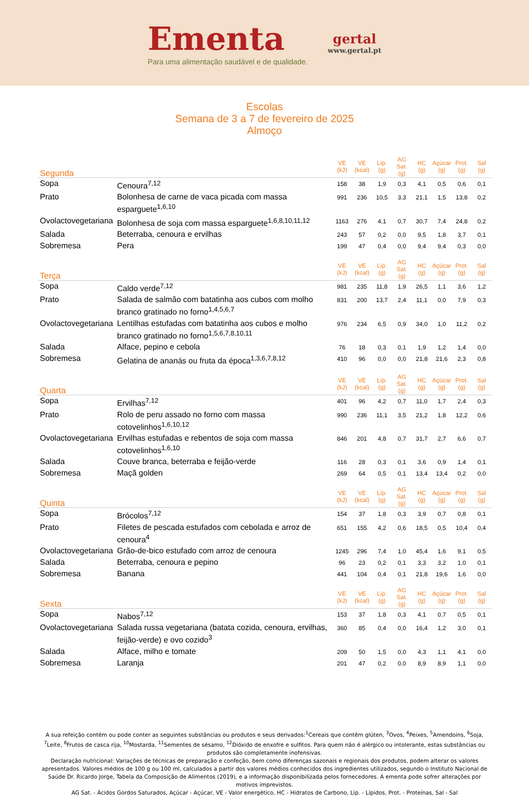Ementa
Para uma alimentação saudável e de qualidade.
gertal
www.gertal.pt
Escolas
Semana de 3 a 7 de fevereiro de 2025
Almoço
| Segunda | | VE (kJ) | VE (kcal) | Líp. (g) | AG Sat. (g) | HC (g) | Açúcar (g) | Prot. (g) | Sal (g) |
| --- | --- | --- | --- | --- | --- | --- | --- | --- | --- |
| Sopa | Cenoura<sup>7,12</sup> | 158 | 38 | 1,9 | 0,3 | 4,1 | 0,5 | 0,6 | 0,1 |
| Prato | Bolonhesa de carne de vaca picada com massa esparguete<sup>1,6,10</sup> | 991 | 236 | 10,5 | 3,3 | 21,1 | 1,5 | 13,8 | 0,2 |
| Ovolactovegetariana | Bolonhesa de soja com massa esparguete<sup>1,6,8,10,11,12</sup> | 1163 | 276 | 4,1 | 0,7 | 30,7 | 7,4 | 24,8 | 0,2 |
| Salada | Beterraba, cenoura e ervilhas | 243 | 57 | 0,2 | 0,0 | 9,5 | 1,8 | 3,7 | 0,1 |
| Sobremesa | Pera | 199 | 47 | 0,4 | 0,0 | 9,4 | 9,4 | 0,3 | 0,0 |
| Terça | | VE (kJ) | VE (kcal) | Líp. (g) | AG Sat. (g) | HC (g) | Açúcar (g) | Prot. (g) | Sal (g) |
| Sopa | Caldo verde<sup>7,12</sup> | 981 | 235 | 11,8 | 1,9 | 26,5 | 1,1 | 3,6 | 1,2 |
| Prato | Salada de salmão com batatinha aos cubos com molho branco gratinado no forno<sup>1,4,5,6,7</sup> | 831 | 200 | 13,7 | 2,4 | 11,1 | 0,0 | 7,9 | 0,3 |
| Ovolactovegetariana | Lentilhas estufadas com batatinha aos cubos e molho branco gratinado no forno<sup>1,5,6,7,8,10,11</sup> | 976 | 234 | 6,5 | 0,9 | 34,0 | 1,0 | 11,2 | 0,2 |
| Salada | Alface, pepino e cebola | 76 | 18 | 0,3 | 0,1 | 1,9 | 1,2 | 1,4 | 0,0 |
| Sobremesa | Gelatina de ananás ou fruta da época<sup>1,3,6,7,8,12</sup> | 410 | 96 | 0,0 | 0,0 | 21,8 | 21,6 | 2,3 | 0,8 |
| Quarta | | VE (kJ) | VE (kcal) | Líp. (g) | AG Sat. (g) | HC (g) | Açúcar (g) | Prot. (g) | Sal (g) |
| Sopa | Ervilhas<sup>7,12</sup> | 401 | 96 | 4,2 | 0,7 | 11,0 | 1,7 | 2,4 | 0,3 |
| Prato | Rolo de peru assado no forno com massa cotovelinhos<sup>1,6,10,12</sup> | 990 | 236 | 11,1 | 3,5 | 21,2 | 1,8 | 12,2 | 0,6 |
| Ovolactovegetariana | Ervilhas estufadas e rebentos de soja com massa cotovelinhos<sup>1,6,10</sup> | 846 | 201 | 4,8 | 0,7 | 31,7 | 2,7 | 6,6 | 0,7 |
| Salada | Couve branca, beterraba e feijão-verde | 116 | 28 | 0,3 | 0,1 | 3,6 | 0,9 | 1,4 | 0,1 |
| Sobremesa | Maçã golden | 269 | 64 | 0,5 | 0,1 | 13,4 | 13,4 | 0,2 | 0,0 |
| Quinta | | VE (kJ) | VE (kcal) | Líp. (g) | AG Sat. (g) | HC (g) | Açúcar (g) | Prot. (g) | Sal (g) |
| Sopa | Brócolos<sup>7,12</sup> | 154 | 37 | 1,8 | 0,3 | 3,9 | 0,7 | 0,8 | 0,1 |
| Prato | Filetes de pescada estufados com cebolada e arroz de cenoura<sup>4</sup> | 651 | 155 | 4,2 | 0,6 | 18,5 | 0,5 | 10,4 | 0,4 |
| Ovolactovegetariana | Grão-de-bico estufado com arroz de cenoura | 1245 | 296 | 7,4 | 1,0 | 45,4 | 1,6 | 9,1 | 0,5 |
| Salada | Beterraba, cenoura e pepino | 96 | 23 | 0,2 | 0,1 | 3,3 | 3,2 | 1,0 | 0,1 |
| Sobremesa | Banana | 441 | 104 | 0,4 | 0,1 | 21,8 | 19,6 | 1,6 | 0,0 |
| Sexta | | VE (kJ) | VE (kcal) | Líp. (g) | AG Sat. (g) | HC (g) | Açúcar (g) | Prot. (g) | Sal (g) |
| Sopa | Nabos<sup>7,12</sup> | 153 | 37 | 1,8 | 0,3 | 4,1 | 0,7 | 0,5 | 0,1 |
| Ovolactovegetariana | Salada russa vegetariana (batata cozida, cenoura, ervilhas, feijão-verde) e ovo cozido<sup>3</sup> | 360 | 85 | 0,4 | 0,0 | 16,4 | 1,2 | 3,0 | 0,1 |
| Salada | Alface, milho e tomate | 209 | 50 | 1,5 | 0,0 | 4,3 | 1,1 | 4,1 | 0,0 |
| Sobremesa | Laranja | 201 | 47 | 0,2 | 0,0 | 8,9 | 8,9 | 1,1 | 0,0 |
A sua refeição contém ou pode conter as seguintes substâncias ou produtos e seus derivados:<sup>1</sup>Cereais que contêm glúten, <sup>3</sup>Ovos, <sup>4</sup>Peixes, <sup>5</sup>Amendoins, <sup>6</sup>Soja, <sup>7</sup>Leite, <sup>8</sup>Frutos de casca rija, <sup>10</sup>Mostarda, <sup>11</sup>Sementes de sésamo, <sup>12</sup>Dióxido de enxofre e sulfitos. Para quem não é alérgico ou intolerante, estas substâncias ou produtos são completamente inofensivas.
Declaração nutricional: Variações de técnicas de preparação e confeção, bem como diferenças sazonais e regionais dos produtos, podem alterar os valores apresentados. Valores médios de 100 g ou 100 ml, calculados a partir dos valores médios conhecidos dos ingredientes utilizados, segundo o Instituto Nacional de Saúde Dr. Ricardo Jorge, Tabela da Composição de Alimentos (2019), e a informação disponibilizada pelos fornecedores. A ementa pode sofrer alterações por motivos imprevistos.
AG Sat. - Ácidos Gordos Saturados, Açúcar - Açúcar, VE - Valor energético, HC - Hidratos de Carbono, Líp. - Lípidos, Prot. - Proteínas, Sal - Sal